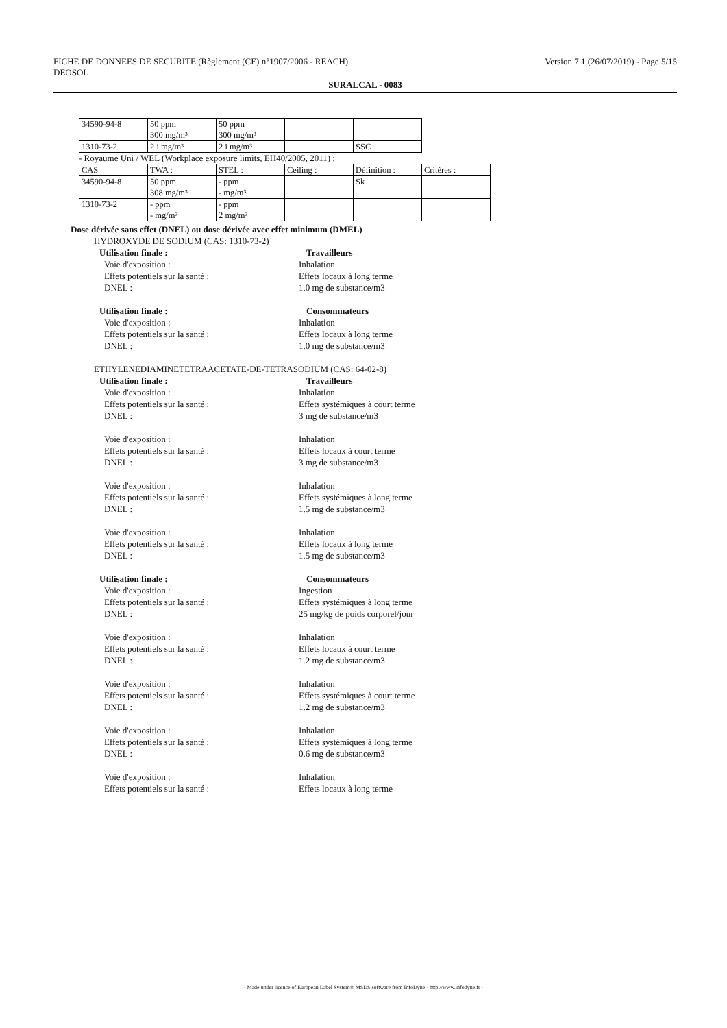FICHE DE DONNEES DE SECURITE (Règlement (CE) n°1907/2006 - REACH)
DEOSOL Version 7.1 (26/07/2019) - Page 5/15
SURALCAL - 0083
| 34590-94-8 | 50 ppm 300 mg/m³ | 50 ppm 300 mg/m³ | | |
| 1310-73-2 | 2 i mg/m³ | 2 i mg/m³ | | SSC |
- Royaume Uni / WEL (Workplace exposure limits, EH40/2005, 2011) :
| CAS | TWA : | STEL : | Ceiling : | Définition : | Critères : |
| 34590-94-8 | 50 ppm 308 mg/m³ | - ppm - mg/m³ | | Sk | |
| 1310-73-2 | - ppm - mg/m³ | - ppm 2 mg/m³ | | | |
Dose dérivée sans effet (DNEL) ou dose dérivée avec effet minimum (DMEL)
HYDROXYDE DE SODIUM (CAS: 1310-73-2)
Utilisation finale : Travailleurs
Voie d'exposition :
Effets potentiels sur la santé :
DNEL : Inhalation
Effets locaux à long terme
1.0 mg de substance/m3
Utilisation finale : Consommateurs
Voie d'exposition :
Effets potentiels sur la santé :
DNEL : Inhalation
Effets locaux à long terme
1.0 mg de substance/m3
ETHYLENEDIAMINETETRAACETATE-DE-TETRASODIUM (CAS: 64-02-8)
Utilisation finale : Travailleurs
Voie d'exposition :
Effets potentiels sur la santé :
DNEL : Inhalation
Effets systémiques à court terme
3 mg de substance/m3
Voie d'exposition :
Effets potentiels sur la santé :
DNEL : Inhalation
Effets locaux à court terme
3 mg de substance/m3
Voie d'exposition :
Effets potentiels sur la santé :
DNEL : Inhalation
Effets systémiques à long terme
1.5 mg de substance/m3
Voie d'exposition :
Effets potentiels sur la santé :
DNEL : Inhalation
Effets locaux à long terme
1.5 mg de substance/m3
Utilisation finale : Consommateurs
Voie d'exposition :
Effets potentiels sur la santé :
DNEL : Ingestion
Effets systémiques à long terme
25 mg/kg de poids corporel/jour
Voie d'exposition :
Effets potentiels sur la santé :
DNEL : Inhalation
Effets locaux à court terme
1.2 mg de substance/m3
Voie d'exposition :
Effets potentiels sur la santé :
DNEL : Inhalation
Effets systémiques à court terme
1.2 mg de substance/m3
Voie d'exposition :
Effets potentiels sur la santé :
DNEL : Inhalation
Effets systémiques à long terme
0.6 mg de substance/m3
Voie d'exposition :
Effets potentiels sur la santé : Inhalation
Effets locaux à long terme
- Made under licence of European Label System® MSDS software from InfoDyne - http://www.infodyne.fr -